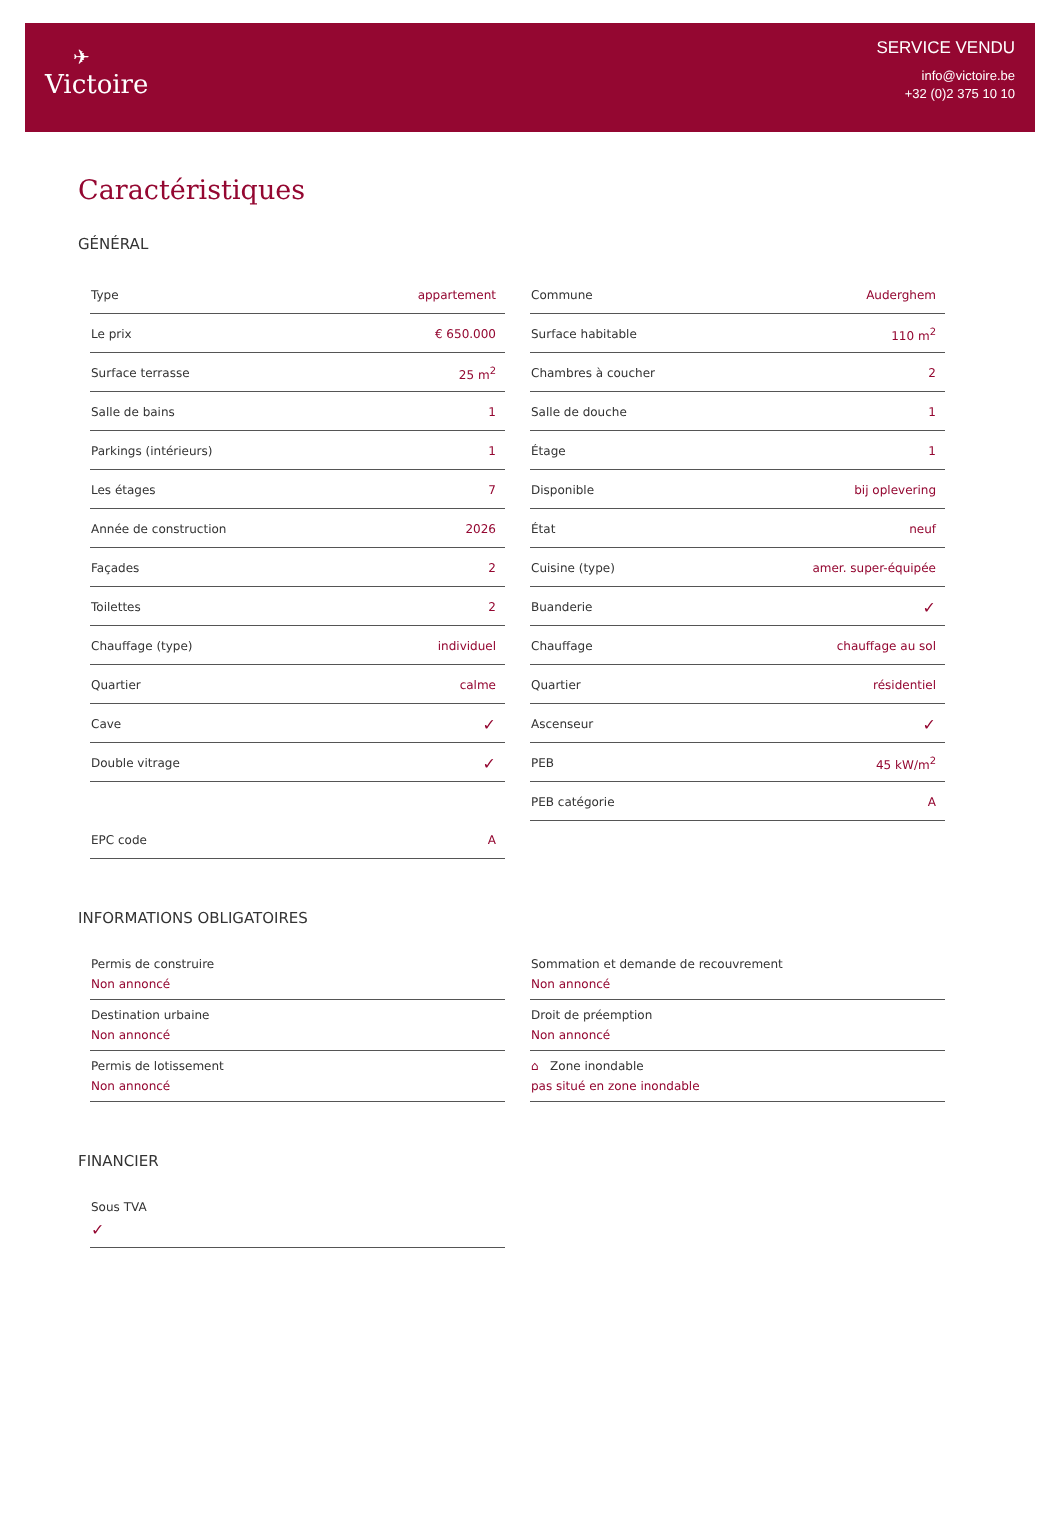✈
Victoire
SERVICE VENDU
info@victoire.be
+32 (0)2 375 10 10
Caractéristiques
GÉNÉRAL
| Type | appartement |
| Le prix | € 650.000 |
| Surface terrasse | 25 m<sup>2</sup> |
| Salle de bains | 1 |
| Parkings (intérieurs) | 1 |
| Les étages | 7 |
| Année de construction | 2026 |
| Façades | 2 |
| Toilettes | 2 |
| Chauffage (type) | individuel |
| Quartier | calme |
| Cave | ✓ |
| Double vitrage | ✓ |
| EPC code | A |
| Commune | Auderghem |
| Surface habitable | 110 m<sup>2</sup> |
| Chambres à coucher | 2 |
| Salle de douche | 1 |
| Étage | 1 |
| Disponible | bij oplevering |
| État | neuf |
| Cuisine (type) | amer. super-équipée |
| Buanderie | ✓ |
| Chauffage | chauffage au sol |
| Quartier | résidentiel |
| Ascenseur | ✓ |
| PEB | 45 kW/m<sup>2</sup> |
| PEB catégorie | A |
INFORMATIONS OBLIGATOIRES
Permis de construire
Non annoncé
Destination urbaine
Non annoncé
Permis de lotissement
Non annoncé
Sommation et demande de recouvrement
Non annoncé
Droit de préemption
Non annoncé
⌂ Zone inondable
pas situé en zone inondable
FINANCIER
Sous TVA
✓